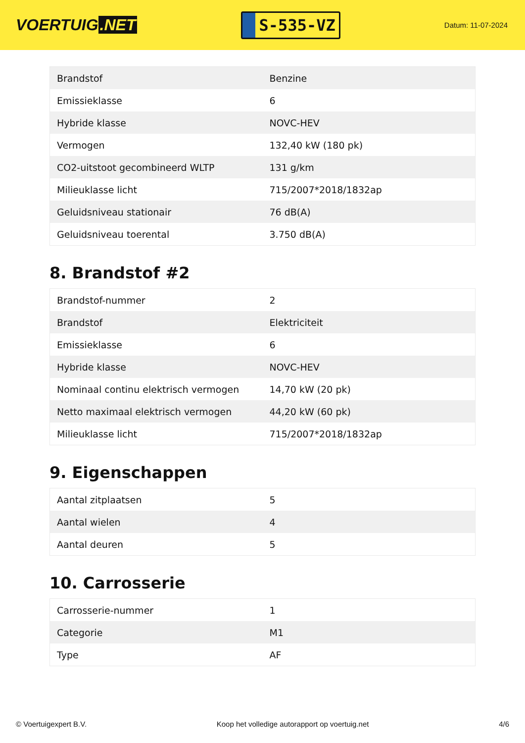VOERTUIG.NET
S-535-VZ
Datum: 11-07-2024
| Brandstof | Benzine |
| Emissieklasse | 6 |
| Hybride klasse | NOVC-HEV |
| Vermogen | 132,40 kW (180 pk) |
| CO2-uitstoot gecombineerd WLTP | 131 g/km |
| Milieuklasse licht | 715/2007*2018/1832ap |
| Geluidsniveau stationair | 76 dB(A) |
| Geluidsniveau toerental | 3.750 dB(A) |
8. Brandstof #2
| Brandstof-nummer | 2 |
| Brandstof | Elektriciteit |
| Emissieklasse | 6 |
| Hybride klasse | NOVC-HEV |
| Nominaal continu elektrisch vermogen | 14,70 kW (20 pk) |
| Netto maximaal elektrisch vermogen | 44,20 kW (60 pk) |
| Milieuklasse licht | 715/2007*2018/1832ap |
9. Eigenschappen
| Aantal zitplaatsen | 5 |
| Aantal wielen | 4 |
| Aantal deuren | 5 |
10. Carrosserie
| Carrosserie-nummer | 1 |
| Categorie | M1 |
| Type | AF |
© Voertuigexpert B.V. Koop het volledige autorapport op voertuig.net 4/6